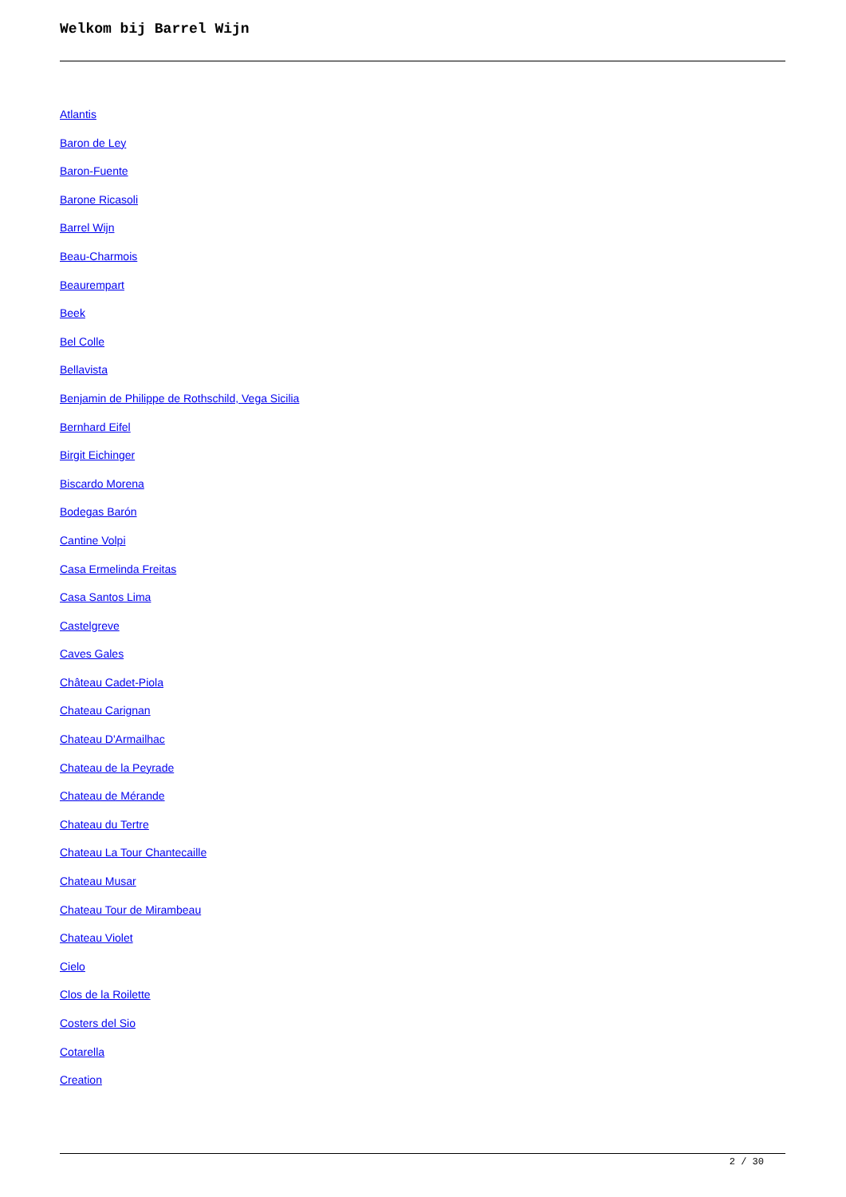Welkom bij Barrel Wijn
Atlantis
Baron de Ley
Baron-Fuente
Barone Ricasoli
Barrel Wijn
Beau-Charmois
Beaurempart
Beek
Bel Colle
Bellavista
Benjamin de Philippe de Rothschild, Vega Sicilia
Bernhard Eifel
Birgit Eichinger
Biscardo Morena
Bodegas Barón
Cantine Volpi
Casa Ermelinda Freitas
Casa Santos Lima
Castelgreve
Caves Gales
Château Cadet-Piola
Chateau Carignan
Chateau D'Armailhac
Chateau de la Peyrade
Chateau de Mérande
Chateau du Tertre
Chateau La Tour Chantecaille
Chateau Musar
Chateau Tour de Mirambeau
Chateau Violet
Cielo
Clos de la Roilette
Costers del Sio
Cotarella
Creation
2 / 30